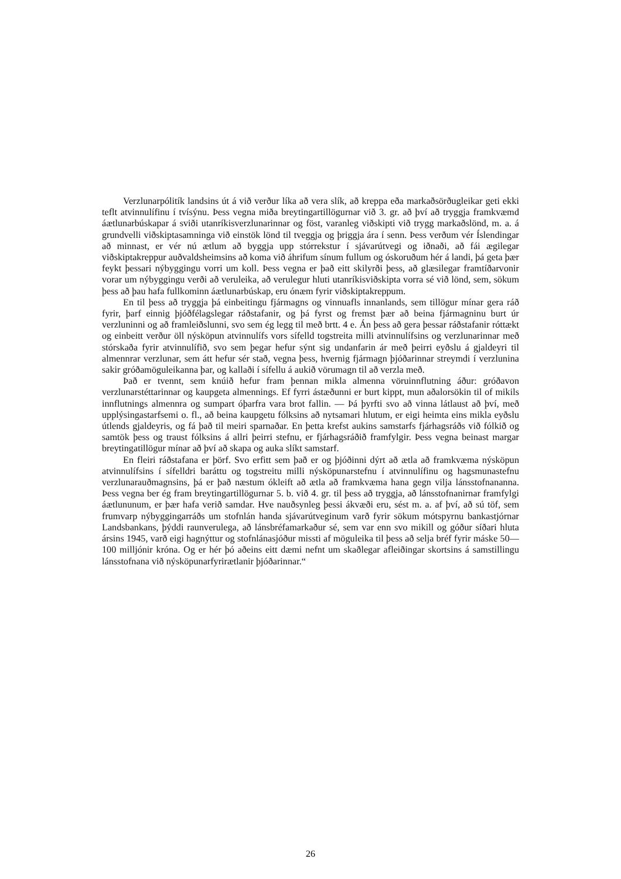Verzlunarpólitík landsins út á við verður líka að vera slík, að kreppa eða markaðsörðugleikar geti ekki teflt atvinnulífinu í tvísýnu. Þess vegna miða breytingartillögurnar við 3. gr. að því að tryggja framkvæmd áætlunarbúskapar á sviði utanríkisverzlunarinnar og föst, varanleg viðskipti við trygg markaðslönd, m. a. á grundvelli viðskiptasamninga við einstök lönd til tveggja og þriggja ára í senn. Þess verðum vér Íslendingar að minnast, er vér nú ætlum að byggja upp stórrekstur í sjávarútvegi og iðnaði, að fái ægilegar viðskiptakreppur auðvaldsheimsins að koma við áhrifum sínum fullum og óskoruðum hér á landi, þá geta þær feykt þessari nýbyggingu vorri um koll. Þess vegna er það eitt skilyrði þess, að glæsilegar framtíðarvonir vorar um nýbyggingu verði að veruleika, að verulegur hluti utanríkisviðskipta vorra sé við lönd, sem, sökum þess að þau hafa fullkominn áætlunarbúskap, eru ónæm fyrir viðskiptakreppum.
En til þess að tryggja þá einbeitingu fjármagns og vinnuafls innanlands, sem tillögur mínar gera ráð fyrir, þarf einnig þjóðfélagslegar ráðstafanir, og þá fyrst og fremst þær að beina fjármagninu burt úr verzluninni og að framleiðslunni, svo sem ég legg til með brtt. 4 e. Án þess að gera þessar ráðstafanir róttækt og einbeitt verður öll nýsköpun atvinnulífs vors sífelld togstreita milli atvinnulífsins og verzlunarinnar með stórskaða fyrir atvinnulífið, svo sem þegar hefur sýnt sig undanfarin ár með þeirri eyðslu á gjaldeyri til almennrar verzlunar, sem átt hefur sér stað, vegna þess, hvernig fjármagn þjóðarinnar streymdi í verzlunina sakir gróðamöguleikanna þar, og kallaði í sífellu á aukið vörumagn til að verzla með.
Það er tvennt, sem knúið hefur fram þennan mikla almenna vöruinnflutning áður: gróðavon verzlunarstéttarinnar og kaupgeta almennings. Ef fyrri ástæðunni er burt kippt, mun aðalorsökin til of mikils innflutnings almennra og sumpart óþarfra vara brot fallin. — Þá þyrfti svo að vinna látlaust að því, með upplýsingastarfsemi o. fl., að beina kaupgetu fólksins að nytsamari hlutum, er eigi heimta eins mikla eyðslu útlends gjaldeyris, og fá það til meiri sparnaðar. En þetta krefst aukins samstarfs fjárhagsráðs við fólkið og samtök þess og traust fólksins á allri þeirri stefnu, er fjárhagsráðið framfylgir. Þess vegna beinast margar breytingatillögur mínar að því að skapa og auka slíkt samstarf.
En fleiri ráðstafana er þörf. Svo erfitt sem það er og þjóðinni dýrt að ætla að framkvæma nýsköpun atvinnulífsins í sífelldri baráttu og togstreitu milli nýsköpunarstefnu í atvinnulífinu og hagsmunastefnu verzlunarauðmagnsins, þá er það næstum ókleift að ætla að framkvæma hana gegn vilja lánsstofnananna. Þess vegna ber ég fram breytingartillögurnar 5. b. við 4. gr. til þess að tryggja, að lánsstofnanirnar framfylgi áætlununum, er þær hafa verið samdar. Hve nauðsynleg þessi ákvæði eru, sést m. a. af því, að sú töf, sem frumvarp nýbyggingarráðs um stofnlán handa sjávarútveginum varð fyrir sökum mótspyrnu bankastjórnar Landsbankans, þýddi raunverulega, að lánsbréfamarkaður sé, sem var enn svo mikill og góður síðari hluta ársins 1945, varð eigi hagnýttur og stofnlánasjóður missti af möguleika til þess að selja bréf fyrir máske 50—100 milljónir króna. Og er hér þó aðeins eitt dæmi nefnt um skaðlegar afleiðingar skortsins á samstillingu lánsstofnana við nýsköpunarfyrirætlanir þjóðarinnar.“
26